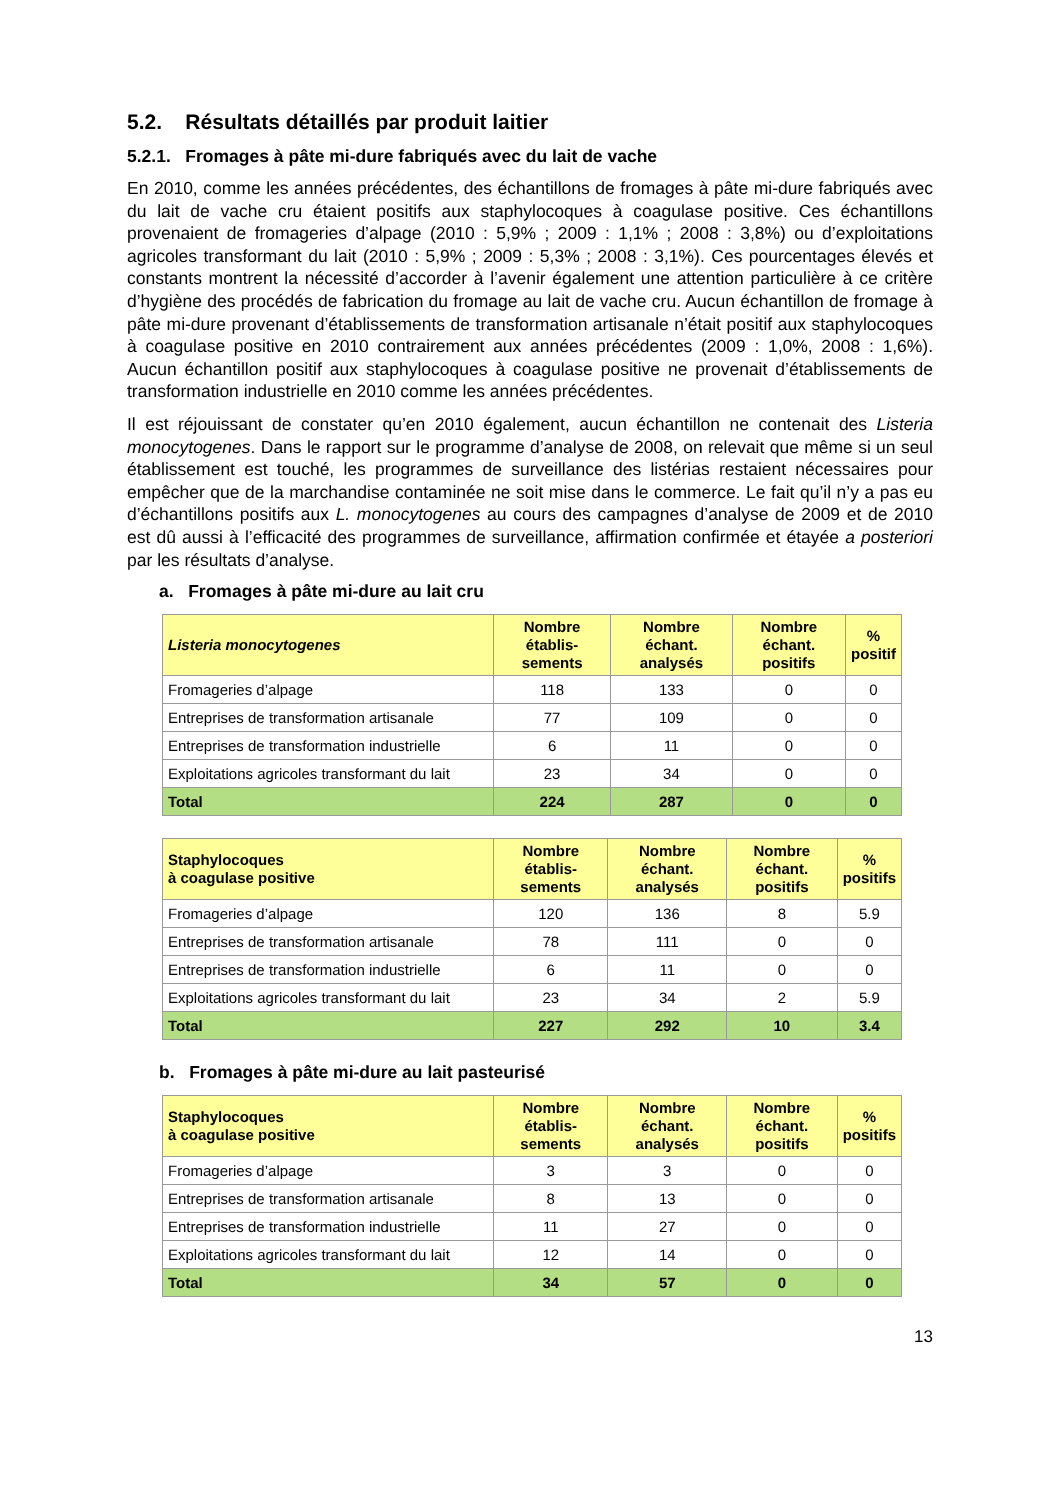5.2. Résultats détaillés par produit laitier
5.2.1. Fromages à pâte mi-dure fabriqués avec du lait de vache
En 2010, comme les années précédentes, des échantillons de fromages à pâte mi-dure fabriqués avec du lait de vache cru étaient positifs aux staphylocoques à coagulase positive. Ces échantillons provenaient de fromageries d’alpage (2010 : 5,9% ; 2009 : 1,1% ; 2008 : 3,8%) ou d’exploitations agricoles transformant du lait (2010 : 5,9% ; 2009 : 5,3% ; 2008 : 3,1%). Ces pourcentages élevés et constants montrent la nécessité d’accorder à l’avenir également une attention particulière à ce critère d’hygiène des procédés de fabrication du fromage au lait de vache cru. Aucun échantillon de fromage à pâte mi-dure provenant d’établissements de transformation artisanale n’était positif aux staphylocoques à coagulase positive en 2010 contrairement aux années précédentes (2009 : 1,0%, 2008 : 1,6%). Aucun échantillon positif aux staphylocoques à coagulase positive ne provenait d’établissements de transformation industrielle en 2010 comme les années précédentes.
Il est réjouissant de constater qu’en 2010 également, aucun échantillon ne contenait des Listeria monocytogenes. Dans le rapport sur le programme d’analyse de 2008, on relevait que même si un seul établissement est touché, les programmes de surveillance des listérias restaient nécessaires pour empêcher que de la marchandise contaminée ne soit mise dans le commerce. Le fait qu’il n’y a pas eu d’échantillons positifs aux L. monocytogenes au cours des campagnes d’analyse de 2009 et de 2010 est dû aussi à l’efficacité des programmes de surveillance, affirmation confirmée et étayée a posteriori par les résultats d’analyse.
a. Fromages à pâte mi-dure au lait cru
| Listeria monocytogenes | Nombre établis-sements | Nombre échant. analysés | Nombre échant. positifs | % positif |
| --- | --- | --- | --- | --- |
| Fromageries d’alpage | 118 | 133 | 0 | 0 |
| Entreprises de transformation artisanale | 77 | 109 | 0 | 0 |
| Entreprises de transformation industrielle | 6 | 11 | 0 | 0 |
| Exploitations agricoles transformant du lait | 23 | 34 | 0 | 0 |
| Total | 224 | 287 | 0 | 0 |
| Staphylocoques à coagulase positive | Nombre établis-sements | Nombre échant. analysés | Nombre échant. positifs | % positifs |
| --- | --- | --- | --- | --- |
| Fromageries d’alpage | 120 | 136 | 8 | 5.9 |
| Entreprises de transformation artisanale | 78 | 111 | 0 | 0 |
| Entreprises de transformation industrielle | 6 | 11 | 0 | 0 |
| Exploitations agricoles transformant du lait | 23 | 34 | 2 | 5.9 |
| Total | 227 | 292 | 10 | 3.4 |
b. Fromages à pâte mi-dure au lait pasteurisé
| Staphylocoques à coagulase positive | Nombre établis-sements | Nombre échant. analysés | Nombre échant. positifs | % positifs |
| --- | --- | --- | --- | --- |
| Fromageries d’alpage | 3 | 3 | 0 | 0 |
| Entreprises de transformation artisanale | 8 | 13 | 0 | 0 |
| Entreprises de transformation industrielle | 11 | 27 | 0 | 0 |
| Exploitations agricoles transformant du lait | 12 | 14 | 0 | 0 |
| Total | 34 | 57 | 0 | 0 |
13